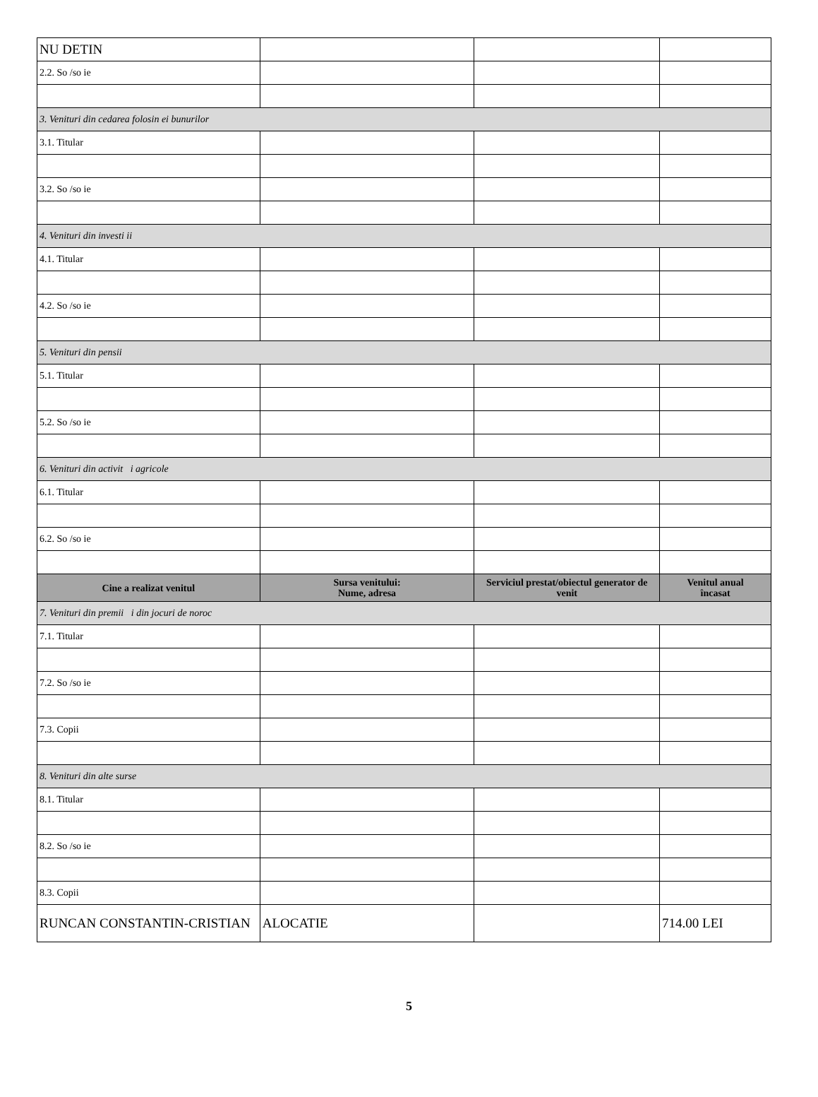| NU DETIN | | | |
| 2.2. So /so ie | | | |
| 3. Venituri din cedarea folosin ei bunurilor | | | |
| 3.1. Titular | | | |
| 3.2. So /so ie | | | |
| 4. Venituri din investi ii | | | |
| 4.1. Titular | | | |
| 4.2. So /so ie | | | |
| 5. Venituri din pensii | | | |
| 5.1. Titular | | | |
| 5.2. So /so ie | | | |
| 6. Venituri din activit i agricole | | | |
| 6.1. Titular | | | |
| 6.2. So /so ie | | | |
| Cine a realizat venitul | Sursa venitului: Nume, adresa | Serviciul prestat/obiectul generator de venit | Venitul anual încasat |
| 7. Venituri din premii i din jocuri de noroc | | | |
| 7.1. Titular | | | |
| 7.2. So /so ie | | | |
| 7.3. Copii | | | |
| 8. Venituri din alte surse | | | |
| 8.1. Titular | | | |
| 8.2. So /so ie | | | |
| 8.3. Copii | | | |
| RUNCAN CONSTANTIN-CRISTIAN | ALOCATIE | | 714.00 LEI |
5